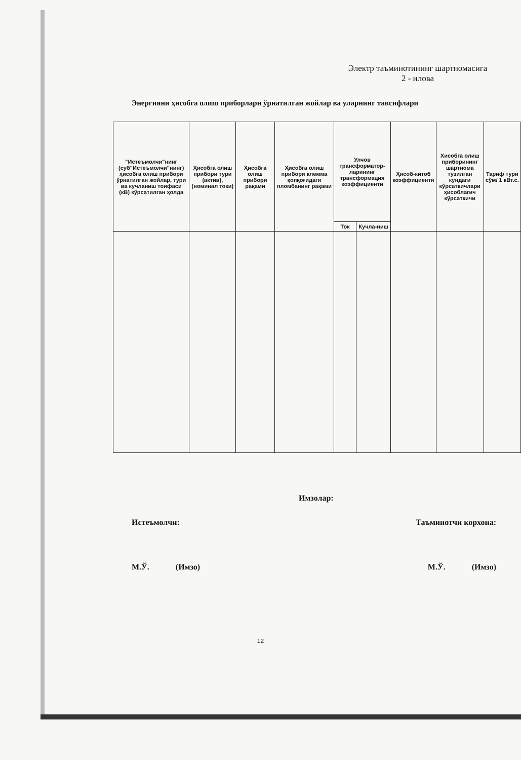Электр таъминотининг шартномасига
2 - илова
Энергияни ҳисобга олиш приборлари ўрнатилган жойлар ва уларнинг тавсифлари
| "Истеъмолчи"нинг (суб"Истеъмолчи"нинг) ҳисобга олиш прибори ўрнатилган жойлар, тури ва кучланиш тоифаси (кВ) кўрсатилган ҳолда | Ҳисобга олиш прибори тури (актив), (номинал токи) | Ҳисобга олиш прибори рақами | Ҳисобга олиш прибори клемма қопқоғидаги пломбанинг рақами | Улчов трансформатор-ларининг трансформация коэффициенти | | Ҳисоб-китоб коэффициенти | Хисобга олиш приборининг шартнома тузилган кундаги кўрсаткичлари ҳисоблагич кўрсаткичи | Тариф тури сўм/ 1 кВт.с. |
| --- | --- | --- | --- | --- | --- | --- | --- | --- |
| | | | | Ток | Кучла-ниш | | | |
Имзолар:
Истеъмолчи: Таъминотчи корхона:
М.Ў. (Имзо) М.Ў. (Имзо)
12